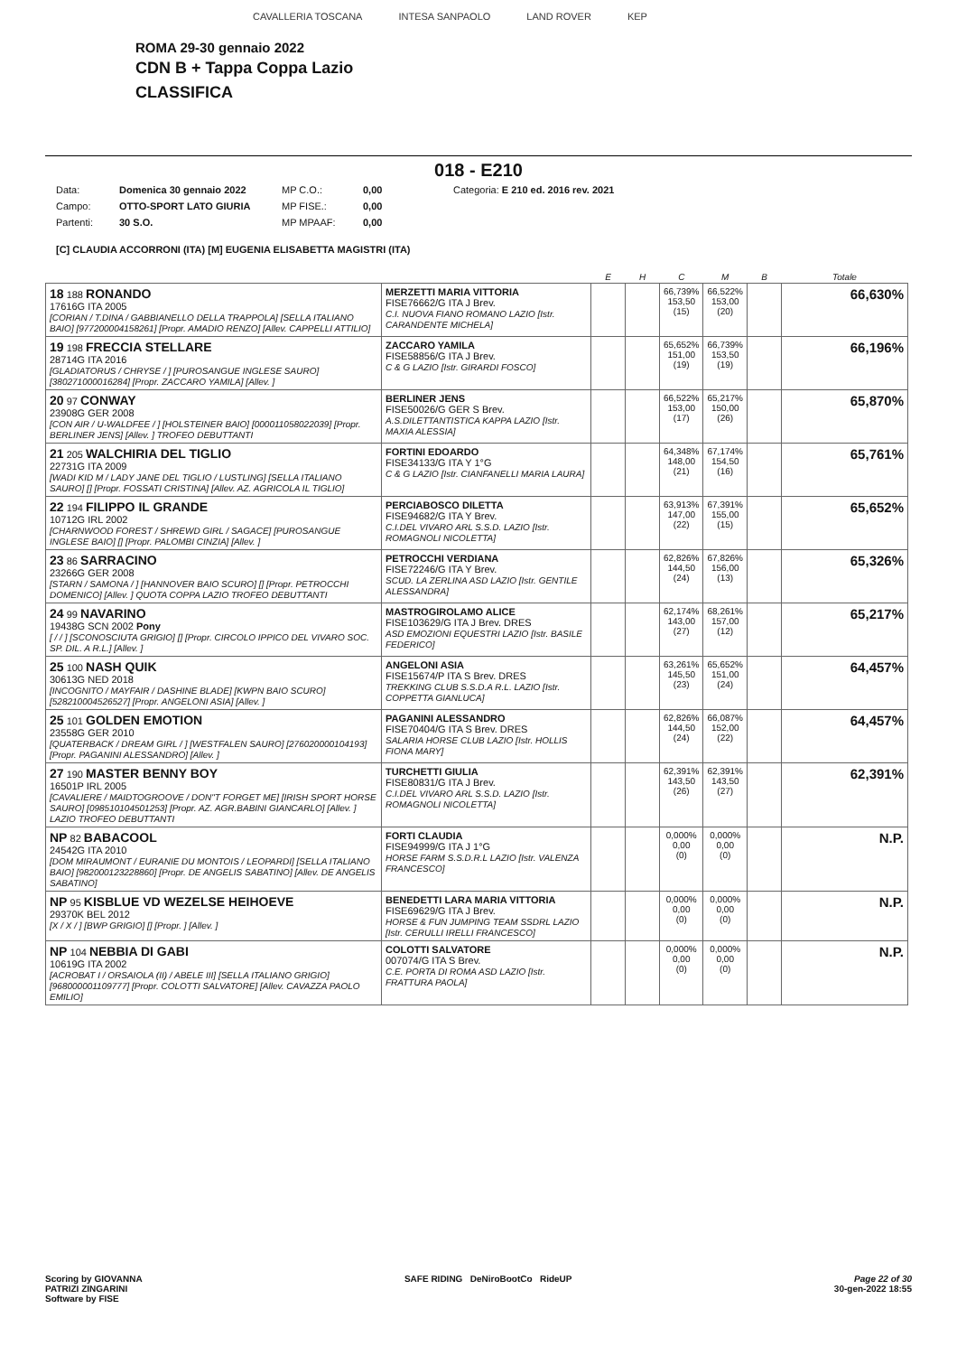CAVALLERIA TOSCANA INTESA SANPAOLO LAND ROVER KEP
ROMA 29-30 gennaio 2022
CDN B + Tappa Coppa Lazio
CLASSIFICA
018 - E210
Data:
Domenica 30 gennaio 2022
MP C.O.:
0,00
Categoria: E 210 ed. 2016 rev. 2021
Campo:
OTTO-SPORT LATO GIURIA
MP FISE.:
0,00
Partenti:
30 S.O.
MP MPAAF:
0,00
[C] CLAUDIA ACCORRONI (ITA) [M] EUGENIA ELISABETTA MAGISTRI (ITA)
| | | E | H | C | M | B | Totale |
| --- | --- | --- | --- | --- | --- | --- | --- |
| 18 188 RONANDO 17616G ITA 2005 [CORIAN / T.DINA / GABBIANELLO DELLA TRAPPOLA] [SELLA ITALIANO BAIO] [977200004158261] [Propr. AMADIO RENZO] [Allev. CAPPELLI ATTILIO] | MERZETTI MARIA VITTORIA FISE76662/G ITA J Brev. C.I. NUOVA FIANO ROMANO LAZIO [Istr. CARANDENTE MICHELA] | | | 66,739% 153,50 (15) | 66,522% 153,00 (20) | | 66,630% |
| 19 198 FRECCIA STELLARE 28714G ITA 2016 [GLADIATORUS / CHRYSE / ] [PUROSANGUE INGLESE SAURO] [380271000016284] [Propr. ZACCARO YAMILA] [Allev. ] | ZACCARO YAMILA FISE58856/G ITA J Brev. C & G LAZIO [Istr. GIRARDI FOSCO] | | | 65,652% 151,00 (19) | 66,739% 153,50 (19) | | 66,196% |
| 20 97 CONWAY 23908G GER 2008 [CON AIR / U-WALDFEE / ] [HOLSTEINER BAIO] [000011058022039] [Propr. BERLINER JENS] [Allev. ] TROFEO DEBUTTANTI | BERLINER JENS FISE50026/G GER S Brev. A.S.DILETTANTISTICA KAPPA LAZIO [Istr. MAXIA ALESSIA] | | | 66,522% 153,00 (17) | 65,217% 150,00 (26) | | 65,870% |
| 21 205 WALCHIRIA DEL TIGLIO 22731G ITA 2009 [WADI KID M / LADY JANE DEL TIGLIO / LUSTLING] [SELLA ITALIANO SAURO] [] [Propr. FOSSATI CRISTINA] [Allev. AZ. AGRICOLA IL TIGLIO] | FORTINI EDOARDO FISE34133/G ITA Y 1°G C & G LAZIO [Istr. CIANFANELLI MARIA LAURA] | | | 64,348% 148,00 (21) | 67,174% 154,50 (16) | | 65,761% |
| 22 194 FILIPPO IL GRANDE 10712G IRL 2002 [CHARNWOOD FOREST / SHREWD GIRL / SAGACE] [PUROSANGUE INGLESE BAIO] [] [Propr. PALOMBI CINZIA] [Allev. ] | PERCIABOSCO DILETTA FISE94682/G ITA Y Brev. C.I.DEL VIVARO ARL S.S.D. LAZIO [Istr. ROMAGNOLI NICOLETTA] | | | 63,913% 147,00 (22) | 67,391% 155,00 (15) | | 65,652% |
| 23 86 SARRACINO 23266G GER 2008 [STARN / SAMONA / ] [HANNOVER BAIO SCURO] [] [Propr. PETROCCHI DOMENICO] [Allev. ] QUOTA COPPA LAZIO TROFEO DEBUTTANTI | PETROCCHI VERDIANA FISE72246/G ITA Y Brev. SCUD. LA ZERLINA ASD LAZIO [Istr. GENTILE ALESSANDRA] | | | 62,826% 144,50 (24) | 67,826% 156,00 (13) | | 65,326% |
| 24 99 NAVARINO 19438G SCN 2002 Pony [ / / ] [SCONOSCIUTA GRIGIO] [] [Propr. CIRCOLO IPPICO DEL VIVARO SOC. SP. DIL. A R.L.] [Allev. ] | MASTROGIROLAMO ALICE FISE103629/G ITA J Brev. DRES ASD EMOZIONI EQUESTRI LAZIO [Istr. BASILE FEDERICO] | | | 62,174% 143,00 (27) | 68,261% 157,00 (12) | | 65,217% |
| 25 100 NASH QUIK 30613G NED 2018 [INCOGNITO / MAYFAIR / DASHINE BLADE] [KWPN BAIO SCURO] [528210004526527] [Propr. ANGELONI ASIA] [Allev. ] | ANGELONI ASIA FISE15674/P ITA S Brev. DRES TREKKING CLUB S.S.D.A R.L. LAZIO [Istr. COPPETTA GIANLUCA] | | | 63,261% 145,50 (23) | 65,652% 151,00 (24) | | 64,457% |
| 25 101 GOLDEN EMOTION 23558G GER 2010 [QUATERBACK / DREAM GIRL / ] [WESTFALEN SAURO] [276020000104193] [Propr. PAGANINI ALESSANDRO] [Allev. ] | PAGANINI ALESSANDRO FISE70404/G ITA S Brev. DRES SALARIA HORSE CLUB LAZIO [Istr. HOLLIS FIONA MARY] | | | 62,826% 144,50 (24) | 66,087% 152,00 (22) | | 64,457% |
| 27 190 MASTER BENNY BOY 16501P IRL 2005 [CAVALIERE / MAIDTOGROOVE / DON"T FORGET ME] [IRISH SPORT HORSE SAURO] [098510104501253] [Propr. AZ. AGR.BABINI GIANCARLO] [Allev. ] LAZIO TROFEO DEBUTTANTI | TURCHETTI GIULIA FISE80831/G ITA J Brev. C.I.DEL VIVARO ARL S.S.D. LAZIO [Istr. ROMAGNOLI NICOLETTA] | | | 62,391% 143,50 (26) | 62,391% 143,50 (27) | | 62,391% |
| NP 82 BABACOOL 24542G ITA 2010 [DOM MIRAUMONT / EURANIE DU MONTOIS / LEOPARDI] [SELLA ITALIANO BAIO] [982000123228860] [Propr. DE ANGELIS SABATINO] [Allev. DE ANGELIS SABATINO] | FORTI CLAUDIA FISE94999/G ITA J 1°G HORSE FARM S.S.D.R.L LAZIO [Istr. VALENZA FRANCESCO] | | | 0,000% 0,00 (0) | 0,000% 0,00 (0) | | N.P. |
| NP 95 KISBLUE VD WEZELSE HEIHOEVE 29370K BEL 2012 [X / X / ] [BWP GRIGIO] [] [Propr. ] [Allev. ] | BENEDETTI LARA MARIA VITTORIA FISE69629/G ITA J Brev. HORSE & FUN JUMPING TEAM SSDRL LAZIO [Istr. CERULLI IRELLI FRANCESCO] | | | 0,000% 0,00 (0) | 0,000% 0,00 (0) | | N.P. |
| NP 104 NEBBIA DI GABI 10619G ITA 2002 [ACROBAT I / ORSAIOLA (II) / ABELE III] [SELLA ITALIANO GRIGIO] [968000001109777] [Propr. COLOTTI SALVATORE] [Allev. CAVAZZA PAOLO EMILIO] | COLOTTI SALVATORE 007074/G ITA S Brev. C.E. PORTA DI ROMA ASD LAZIO [Istr. FRATTURA PAOLA] | | | 0,000% 0,00 (0) | 0,000% 0,00 (0) | | N.P. |
Scoring by GIOVANNA
PATRIZI ZINGARINI
Software by FISE
SAFE RIDING DeNiroBootCo RideUP
Page 22 of 30
30-gen-2022 18:55